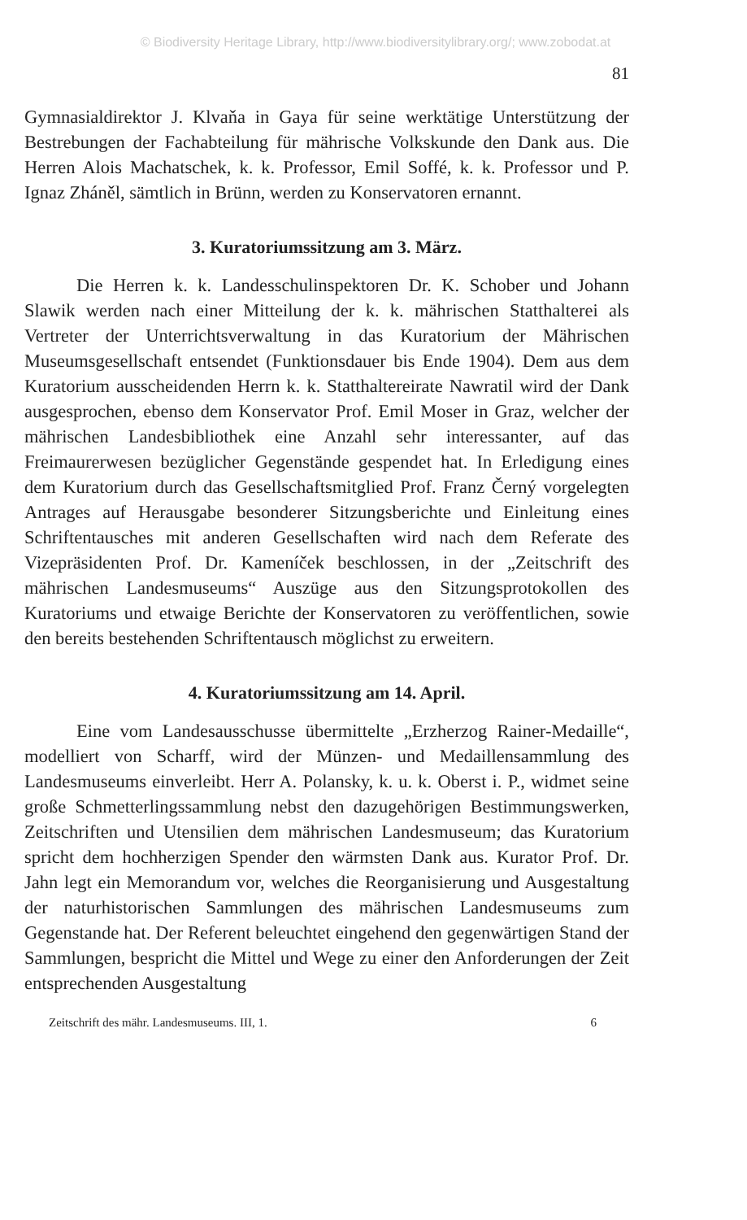© Biodiversity Heritage Library, http://www.biodiversitylibrary.org/; www.zobodat.at
81
Gymnasialdirektor J. Klvaňa in Gaya für seine werktätige Unterstützung der Bestrebungen der Fachabteilung für mährische Volkskunde den Dank aus. Die Herren Alois Machatschek, k. k. Professor, Emil Soffé, k. k. Professor und P. Ignaz Zháněl, sämtlich in Brünn, werden zu Konservatoren ernannt.
3. Kuratoriumssitzung am 3. März.
Die Herren k. k. Landesschulinspektoren Dr. K. Schober und Johann Slawik werden nach einer Mitteilung der k. k. mährischen Statthalterei als Vertreter der Unterrichtsverwaltung in das Kuratorium der Mährischen Museumsgesellschaft entsendet (Funktionsdauer bis Ende 1904). Dem aus dem Kuratorium ausscheidenden Herrn k. k. Statthaltereirate Nawratil wird der Dank ausgesprochen, ebenso dem Konservator Prof. Emil Moser in Graz, welcher der mährischen Landesbibliothek eine Anzahl sehr interessanter, auf das Freimaurerwesen bezüglicher Gegenstände gespendet hat. In Erledigung eines dem Kuratorium durch das Gesellschaftsmitglied Prof. Franz Černý vorgelegten Antrages auf Herausgabe besonderer Sitzungsberichte und Einleitung eines Schriftentausches mit anderen Gesellschaften wird nach dem Referate des Vizepräsidenten Prof. Dr. Kameníček beschlossen, in der „Zeitschrift des mährischen Landesmuseums“ Auszüge aus den Sitzungsprotokollen des Kuratoriums und etwaige Berichte der Konservatoren zu veröffentlichen, sowie den bereits bestehenden Schriftentausch möglichst zu erweitern.
4. Kuratoriumssitzung am 14. April.
Eine vom Landesausschusse übermittelte „Erzherzog Rainer-Medaille“, modelliert von Scharff, wird der Münzen- und Medaillensammlung des Landesmuseums einverleibt. Herr A. Polansky, k. u. k. Oberst i. P., widmet seine große Schmetterlingssammlung nebst den dazugehörigen Bestimmungswerken, Zeitschriften und Utensilien dem mährischen Landesmuseum; das Kuratorium spricht dem hochherzigen Spender den wärmsten Dank aus. Kurator Prof. Dr. Jahn legt ein Memorandum vor, welches die Reorganisierung und Ausgestaltung der naturhistorischen Sammlungen des mährischen Landesmuseums zum Gegenstande hat. Der Referent beleuchtet eingehend den gegenwärtigen Stand der Sammlungen, bespricht die Mittel und Wege zu einer den Anforderungen der Zeit entsprechenden Ausgestaltung
Zeitschrift des mähr. Landesmuseums. III, 1. 6